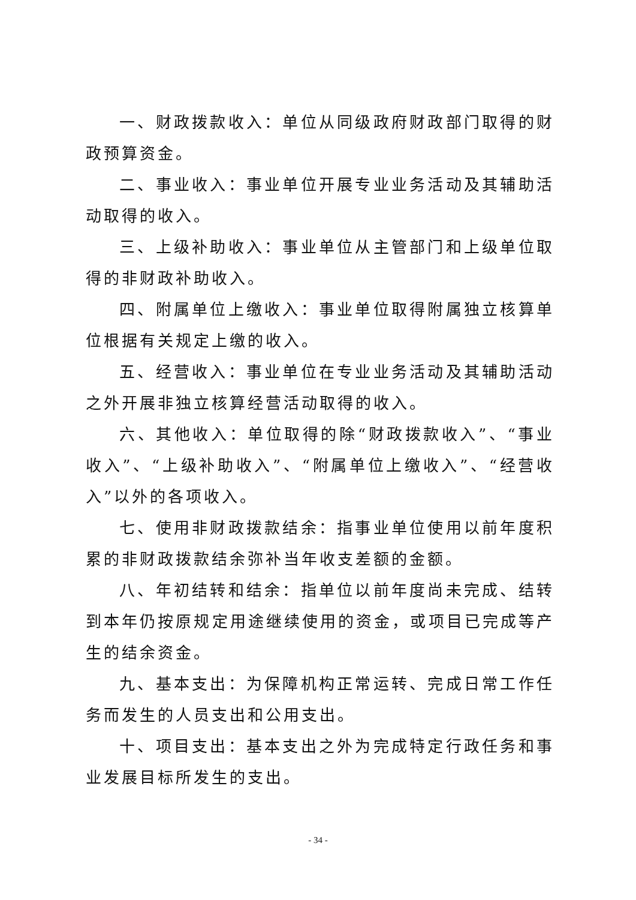一、财政拨款收入：单位从同级政府财政部门取得的财政预算资金。
二、事业收入：事业单位开展专业业务活动及其辅助活动取得的收入。
三、上级补助收入：事业单位从主管部门和上级单位取得的非财政补助收入。
四、附属单位上缴收入：事业单位取得附属独立核算单位根据有关规定上缴的收入。
五、经营收入：事业单位在专业业务活动及其辅助活动之外开展非独立核算经营活动取得的收入。
六、其他收入：单位取得的除“财政拨款收入”、“事业收入”、“上级补助收入”、“附属单位上缴收入”、“经营收入”以外的各项收入。
七、使用非财政拨款结余：指事业单位使用以前年度积累的非财政拨款结余弥补当年收支差额的金额。
八、年初结转和结余：指单位以前年度尚未完成、结转到本年仍按原规定用途继续使用的资金，或项目已完成等产生的结余资金。
九、基本支出：为保障机构正常运转、完成日常工作任务而发生的人员支出和公用支出。
十、项目支出：基本支出之外为完成特定行政任务和事业发展目标所发生的支出。
- 34 -